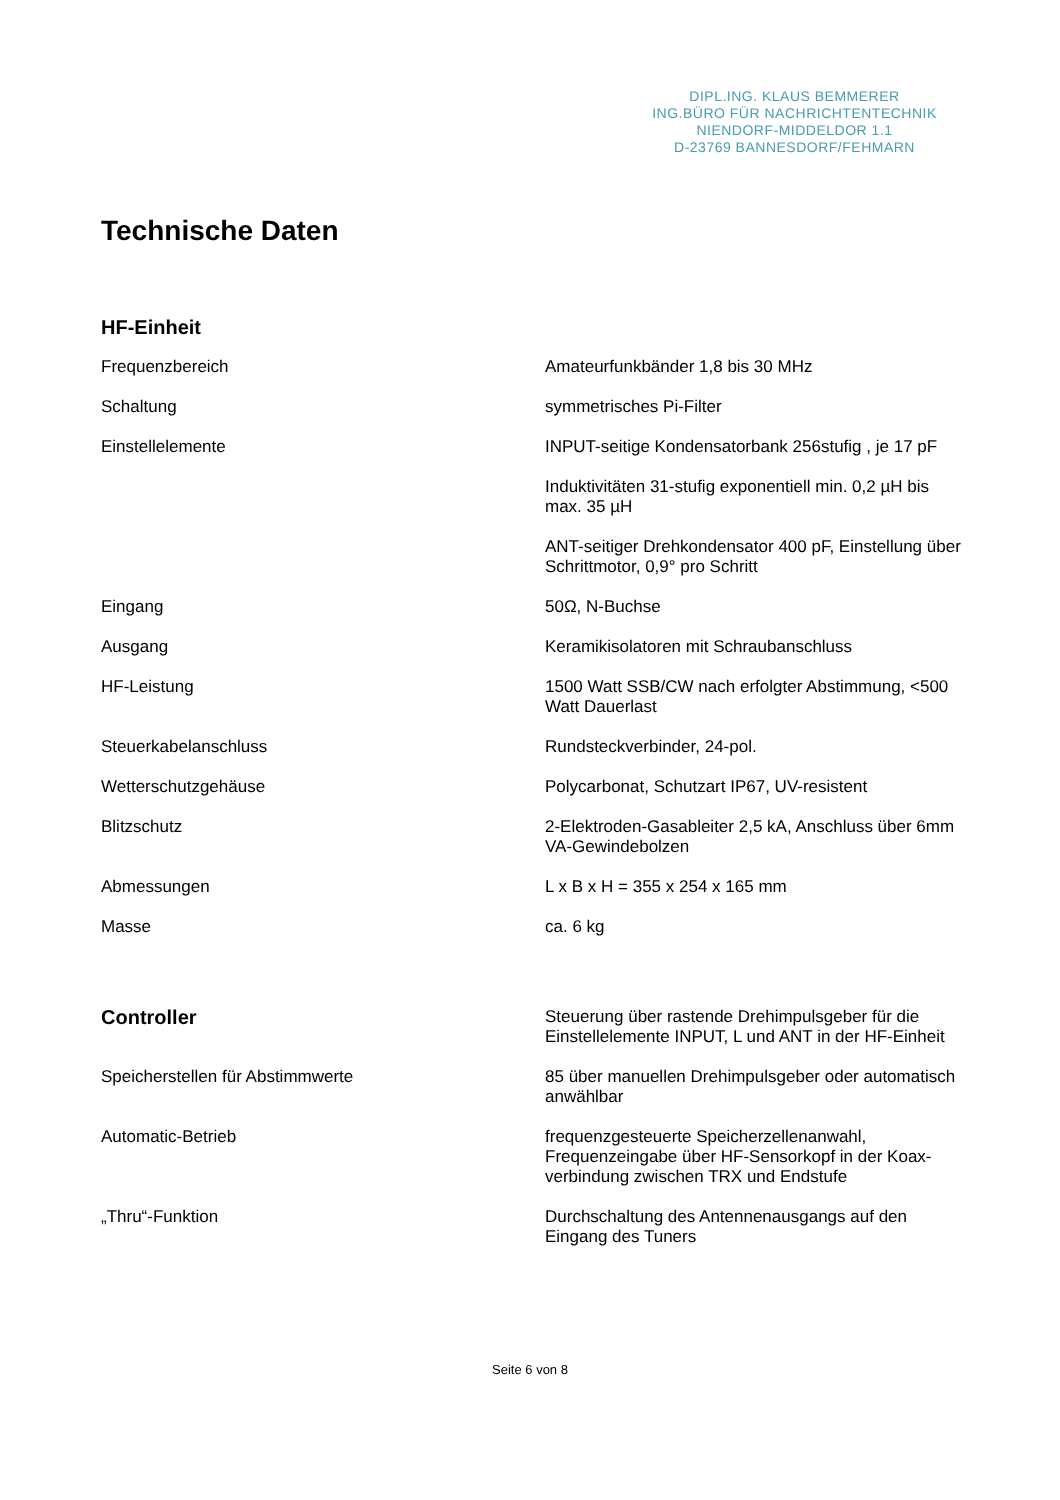DIPL.ING. KLAUS BEMMERER
ING.BÜRO FÜR NACHRICHTENTECHNIK
NIENDORF-MIDDELDOR 1.1
D-23769 BANNESDORF/FEHMARN
Technische Daten
| HF-Einheit | |
| Frequenzbereich | Amateurfunkbänder 1,8 bis 30 MHz |
| Schaltung | symmetrisches Pi-Filter |
| Einstellelemente | INPUT-seitige Kondensatorbank 256stufig , je 17 pF |
| | Induktivitäten 31-stufig exponentiell min. 0,2 µH bis max. 35 µH |
| | ANT-seitiger Drehkondensator 400 pF, Einstellung über Schrittmotor, 0,9° pro Schritt |
| Eingang | 50Ω, N-Buchse |
| Ausgang | Keramikisolatoren mit Schraubanschluss |
| HF-Leistung | 1500 Watt SSB/CW nach erfolgter Abstimmung, <500 Watt Dauerlast |
| Steuerkabelanschluss | Rundsteckverbinder, 24-pol. |
| Wetterschutzgehäuse | Polycarbonat, Schutzart IP67, UV-resistent |
| Blitzschutz | 2-Elektroden-Gasableiter 2,5 kA, Anschluss über 6mm VA-Gewindebolzen |
| Abmessungen | L x B x H = 355 x 254 x 165 mm |
| Masse | ca. 6 kg |
| Controller | Steuerung über rastende Drehimpulsgeber für die Einstellelemente INPUT, L und ANT in der HF-Einheit |
| Speicherstellen für Abstimmwerte | 85 über manuellen Drehimpulsgeber oder automatisch anwählbar |
| Automatic-Betrieb | frequenzgesteuerte Speicherzellenanwahl, Frequenzeingabe über HF-Sensorkopf in der Koax-verbindung zwischen TRX und Endstufe |
| „Thru“-Funktion | Durchschaltung des Antennenausgangs auf den Eingang des Tuners |
Seite 6 von 8